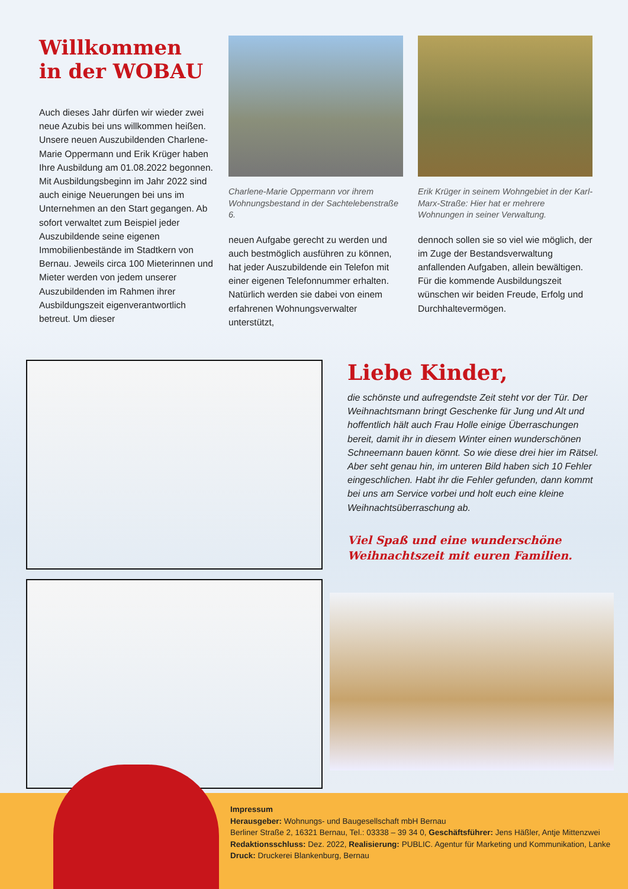Willkommen
in der WOBAU
Auch dieses Jahr dürfen wir wieder zwei neue Azubis bei uns willkommen heißen. Unsere neuen Auszubildenden Charlene-Marie Oppermann und Erik Krüger haben Ihre Ausbildung am 01.08.2022 begonnen.
Mit Ausbildungsbeginn im Jahr 2022 sind auch einige Neuerungen bei uns im Unternehmen an den Start gegangen. Ab sofort verwaltet zum Beispiel jeder Auszubildende seine eigenen Immobilienbestände im Stadtkern von Bernau. Jeweils circa 100 Mieterinnen und Mieter werden von jedem unserer Auszubildenden im Rahmen ihrer Ausbildungszeit eigenverantwortlich betreut. Um dieser
Charlene-Marie Oppermann vor ihrem Wohnungsbestand in der Sachtelebenstraße 6.
neuen Aufgabe gerecht zu werden und auch bestmöglich ausführen zu können, hat jeder Auszubildende ein Telefon mit einer eigenen Telefonnummer erhalten. Natürlich werden sie dabei von einem erfahrenen Wohnungsverwalter unterstützt,
Erik Krüger in seinem Wohngebiet in der Karl-Marx-Straße: Hier hat er mehrere Wohnungen in seiner Verwaltung.
dennoch sollen sie so viel wie möglich, der im Zuge der Bestandsverwaltung anfallenden Aufgaben, allein bewältigen. Für die kommende Ausbildungszeit wünschen wir beiden Freude, Erfolg und Durchhaltevermögen.
Liebe Kinder,
die schönste und aufregendste Zeit steht vor der Tür. Der Weihnachtsmann bringt Geschenke für Jung und Alt und hoffentlich hält auch Frau Holle einige Überraschungen bereit, damit ihr in diesem Winter einen wunderschönen Schneemann bauen könnt. So wie diese drei hier im Rätsel.
Aber seht genau hin, im unteren Bild haben sich 10 Fehler eingeschlichen. Habt ihr die Fehler gefunden, dann kommt bei uns am Service vorbei und holt euch eine kleine Weihnachtsüberraschung ab.
Viel Spaß und eine wunderschöne Weihnachtszeit mit euren Familien.
Impressum
Herausgeber: Wohnungs- und Baugesellschaft mbH Bernau
Berliner Straße 2, 16321 Bernau, Tel.: 03338 – 39 34 0, Geschäftsführer: Jens Häßler, Antje Mittenzwei
Redaktionsschluss: Dez. 2022, Realisierung: PUBLIC. Agentur für Marketing und Kommunikation, Lanke
Druck: Druckerei Blankenburg, Bernau